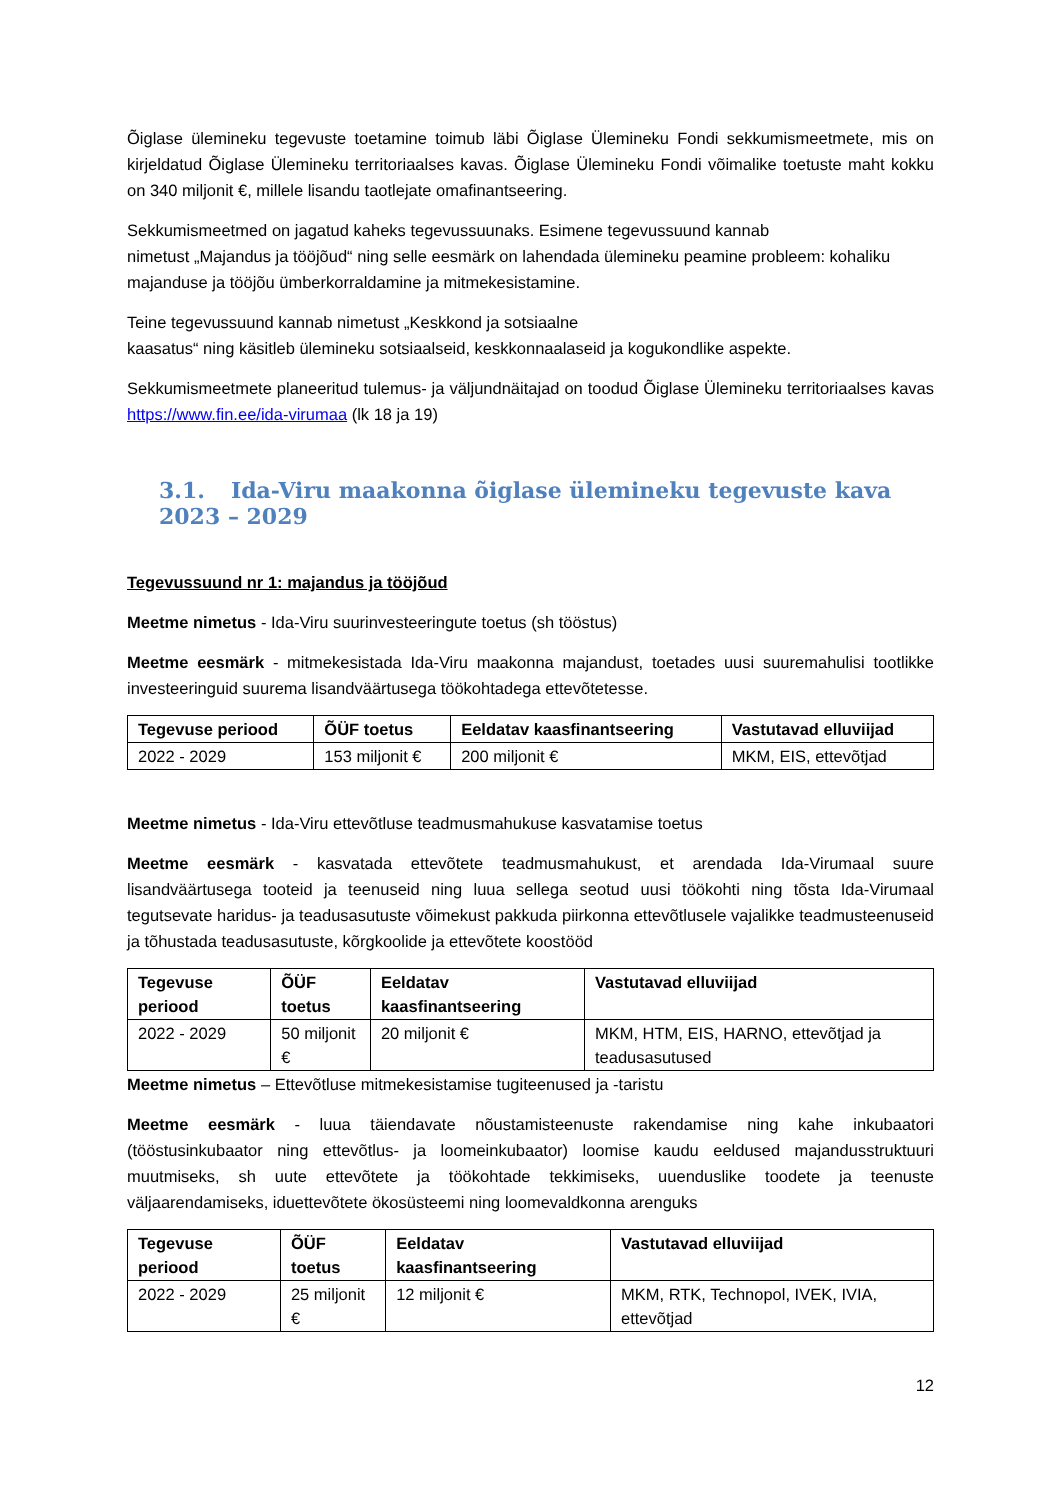Õiglase ülemineku tegevuste toetamine toimub läbi Õiglase Ülemineku Fondi sekkumismeetmete, mis on kirjeldatud Õiglase Ülemineku territoriaalses kavas. Õiglase Ülemineku Fondi võimalike toetuste maht kokku on 340 miljonit €, millele lisandu taotlejate omafinantseering.
Sekkumismeetmed on jagatud kaheks tegevussuunaks. Esimene tegevussuund kannab
nimetust „Majandus ja tööjõud“ ning selle eesmärk on lahendada ülemineku peamine probleem: kohaliku majanduse ja tööjõu ümberkorraldamine ja mitmekesistamine.
Teine tegevussuund kannab nimetust „Keskkond ja sotsiaalne
kaasatus“ ning käsitleb ülemineku sotsiaalseid, keskkonnaalaseid ja kogukondlike aspekte.
Sekkumismeetmete planeeritud tulemus- ja väljundnäitajad on toodud Õiglase Ülemineku territoriaalses kavas https://www.fin.ee/ida-virumaa (lk 18 ja 19)
3.1. Ida-Viru maakonna õiglase ülemineku tegevuste kava 2023 – 2029
Tegevussuund nr 1: majandus ja tööjõud
Meetme nimetus - Ida-Viru suurinvesteeringute toetus (sh tööstus)
Meetme eesmärk - mitmekesistada Ida-Viru maakonna majandust, toetades uusi suuremahulisi tootlikke investeeringuid suurema lisandväärtusega töökohtadega ettevõtetesse.
| Tegevuse periood | ÕÜF toetus | Eeldatav kaasfinantseering | Vastutavad elluviijad |
| --- | --- | --- | --- |
| 2022 - 2029 | 153 miljonit € | 200 miljonit € | MKM, EIS, ettevõtjad |
Meetme nimetus - Ida-Viru ettevõtluse teadmusmahukuse kasvatamise toetus
Meetme eesmärk - kasvatada ettevõtete teadmusmahukust, et arendada Ida-Virumaal suure lisandväärtusega tooteid ja teenuseid ning luua sellega seotud uusi töökohti ning tõsta Ida-Virumaal tegutsevate haridus- ja teadusasutuste võimekust pakkuda piirkonna ettevõtlusele vajalikke teadmusteenuseid ja tõhustada teadusasutuste, kõrgkoolide ja ettevõtete koostööd
| Tegevuse periood | ÕÜF toetus | Eeldatav kaasfinantseering | Vastutavad elluviijad |
| --- | --- | --- | --- |
| 2022 - 2029 | 50 miljonit € | 20 miljonit € | MKM, HTM, EIS, HARNO, ettevõtjad ja teadusasutused |
Meetme nimetus – Ettevõtluse mitmekesistamise tugiteenused ja -taristu
Meetme eesmärk - luua täiendavate nõustamisteenuste rakendamise ning kahe inkubaatori (tööstusinkubaator ning ettevõtlus- ja loomeinkubaator) loomise kaudu eeldused majandusstruktuuri muutmiseks, sh uute ettevõtete ja töökohtade tekkimiseks, uuenduslike toodete ja teenuste väljaarendamiseks, iduettevõtete ökosüsteemi ning loomevaldkonna arenguks
| Tegevuse periood | ÕÜF toetus | Eeldatav kaasfinantseering | Vastutavad elluviijad |
| --- | --- | --- | --- |
| 2022 - 2029 | 25 miljonit € | 12 miljonit € | MKM, RTK, Technopol, IVEK, IVIA, ettevõtjad |
12